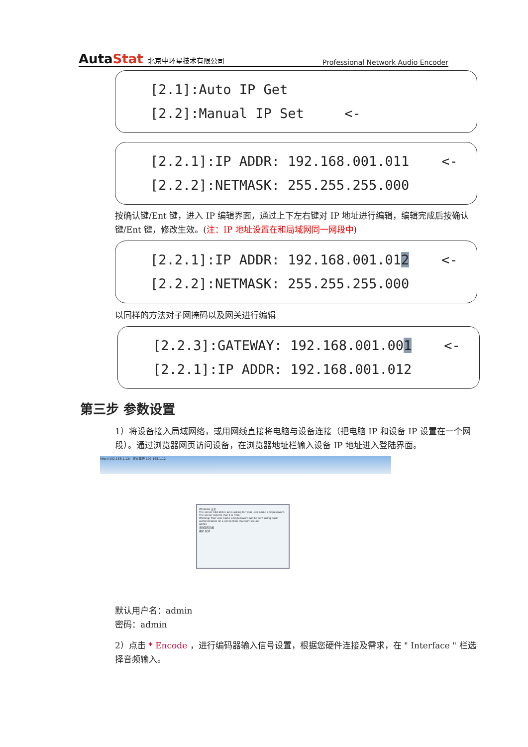AutaStat 北京中环星技术有限公司
Professional Network Audio Encoder
[2.1]:Auto IP Get [2.2]:Manual IP Set <-
[2.2.1]:IP ADDR: 192.168.001.011 <- [2.2.2]:NETMASK: 255.255.255.000
按确认键/Ent 键，进入 IP 编辑界面，通过上下左右键对 IP 地址进行编辑，编辑完成后按确认键/Ent 键，修改生效。(注：IP 地址设置在和局域网同一网段中)
[2.2.1]:IP ADDR: 192.168.001.012 <- [2.2.2]:NETMASK: 255.255.255.000
以同样的方法对子网掩码以及网关进行编辑
[2.2.3]:GATEWAY: 192.168.001.001 <- [2.2.1]:IP ADDR: 192.168.001.012
第三步 参数设置
1）将设备接入局域网络，或用网线直接将电脑与设备连接（把电脑 IP 和设备 IP 设置在一个网段）。通过浏览器网页访问设备，在浏览器地址栏输入设备 IP 地址进入登陆界面。
http://192.168.1.12/ 正在等待 192.168.1.12
Windows 安全
The server 192.168.1.12 is asking for your user name and password. The server reports that it is from .
Warning: Your user name and password will be sent using basic authentication on a connection that isn't secure.
admin
记住我的凭据
确定 取消
默认用户名：admin
密码：admin
2）点击 * Encode ，进行编码器输入信号设置，根据您硬件连接及需求，在 " Interface " 栏选择音频输入。